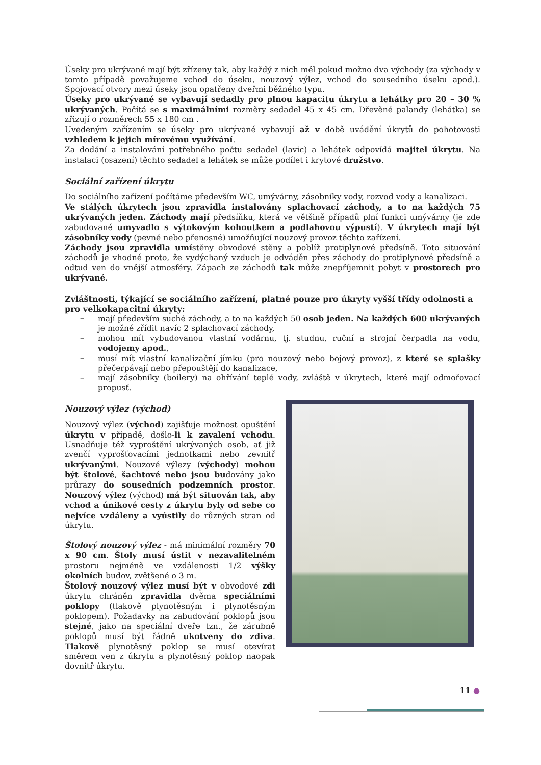Úseky pro ukrývané mají být zřízeny tak, aby každý z nich měl pokud možno dva východy (za východy v tomto případě považujeme vchod do úseku, nouzový výlez, vchod do sousedního úseku apod.). Spojovací otvory mezi úseky jsou opatřeny dveřmi běžného typu.
Úseky pro ukrývané se vybavují sedadly pro plnou kapacitu úkrytu a lehátky pro 20 – 30 % ukrývaných. Počítá se s maximálními rozměry sedadel 45 x 45 cm. Dřevěné palandy (lehátka) se zřizují o rozměrech 55 x 180 cm .
Uvedeným zařízením se úseky pro ukrývané vybavují až v době uvádění úkrytů do pohotovosti vzhledem k jejich mírovému využívání.
Za dodání a instalování potřebného počtu sedadel (lavic) a lehátek odpovídá majitel úkrytu. Na instalaci (osazení) těchto sedadel a lehátek se může podílet i krytové družstvo.
Sociální zařízení úkrytu
Do sociálního zařízení počítáme především WC, umývárny, zásobníky vody, rozvod vody a kanalizaci.
Ve stálých úkrytech jsou zpravidla instalovány splachovací záchody, a to na každých 75 ukrývaných jeden. Záchody mají předsíňku, která ve většině případů plní funkci umývárny (je zde zabudované umyvadlo s výtokovým kohoutkem a podlahovou výpustí). V úkrytech mají být zásobníky vody (pevné nebo přenosné) umožňující nouzový provoz těchto zařízení.
Záchody jsou zpravidla umístěny obvodové stěny a poblíž protiplynové předsíně. Toto situování záchodů je vhodné proto, že vydýchaný vzduch je odváděn přes záchody do protiplynové předsíně a odtud ven do vnější atmosféry. Zápach ze záchodů tak může znepříjemnit pobyt v prostorech pro ukrývané.
Zvláštnosti, týkající se sociálního zařízení, platné pouze pro úkryty vyšší třídy odolnosti a pro velkokapacitní úkryty:
– mají především suché záchody, a to na každých 50 osob jeden. Na každých 600 ukrývaných je možné zřídit navíc 2 splachovací záchody,
– mohou mít vybudovanou vlastní vodárnu, tj. studnu, ruční a strojní čerpadla na vodu, vodojemy apod.,
– musí mít vlastní kanalizační jímku (pro nouzový nebo bojový provoz), z které se splašky přečerpávají nebo přepouštějí do kanalizace,
– mají zásobníky (boilery) na ohřívání teplé vody, zvláště v úkrytech, které mají odmořovací propusť.
Nouzový výlez (východ)
Nouzový výlez (východ) zajišťuje možnost opuštění úkrytu v případě, došlo-li k zavalení vchodu. Usnadňuje též vyproštění ukrývaných osob, ať již zvenčí vyprošťovacími jednotkami nebo zevnitř ukrývanými. Nouzové výlezy (východy) mohou být štolové, šachtové nebo jsou budovány jako průrazy do sousedních podzemních prostor. Nouzový výlez (východ) má být situován tak, aby vchod a únikové cesty z úkrytu byly od sebe co nejvíce vzdáleny a vyústily do různých stran od úkrytu.
Štolový nouzový výlez - má minimální rozměry 70 x 90 cm. Štoly musí ústit v nezavalitelném prostoru nejméně ve vzdálenosti 1/2 výšky okolních budov, zvětšené o 3 m.
Štolový nouzový výlez musí být v obvodové zdi úkrytu chráněn zpravidla dvěma speciálními poklopy (tlakově plynotěsným i plynotěsným poklopem). Požadavky na zabudování poklopů jsou stejné, jako na speciální dveře tzn., že zárubně poklopů musí být řádně ukotveny do zdiva. Tlakově plynotěsný poklop se musí otevírat směrem ven z úkrytu a plynotěsný poklop naopak dovnitř úkrytu.
11 ●